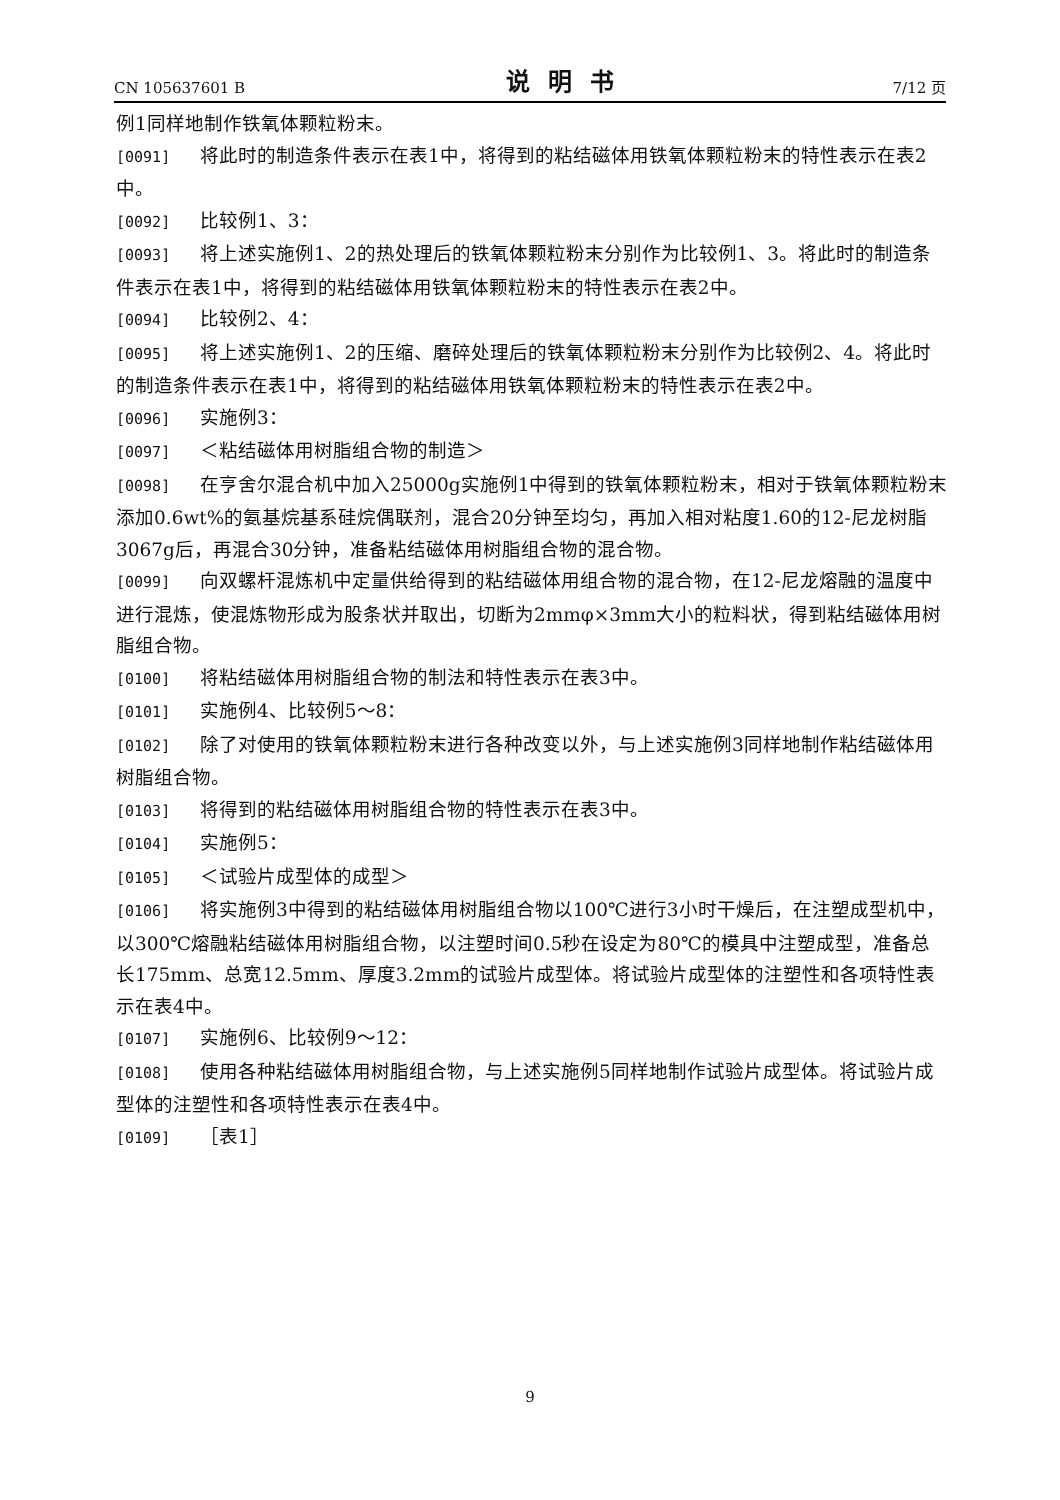CN 105637601 B 说明书 7/12 页
例1同样地制作铁氧体颗粒粉末。
[0091] 将此时的制造条件表示在表1中，将得到的粘结磁体用铁氧体颗粒粉末的特性表示在表2中。
[0092] 比较例1、3：
[0093] 将上述实施例1、2的热处理后的铁氧体颗粒粉末分别作为比较例1、3。将此时的制造条件表示在表1中，将得到的粘结磁体用铁氧体颗粒粉末的特性表示在表2中。
[0094] 比较例2、4：
[0095] 将上述实施例1、2的压缩、磨碎处理后的铁氧体颗粒粉末分别作为比较例2、4。将此时的制造条件表示在表1中，将得到的粘结磁体用铁氧体颗粒粉末的特性表示在表2中。
[0096] 实施例3：
[0097] ＜粘结磁体用树脂组合物的制造＞
[0098] 在亨舍尔混合机中加入25000g实施例1中得到的铁氧体颗粒粉末，相对于铁氧体颗粒粉末添加0.6wt%的氨基烷基系硅烷偶联剂，混合20分钟至均匀，再加入相对粘度1.60的12-尼龙树脂3067g后，再混合30分钟，准备粘结磁体用树脂组合物的混合物。
[0099] 向双螺杆混炼机中定量供给得到的粘结磁体用组合物的混合物，在12-尼龙熔融的温度中进行混炼，使混炼物形成为股条状并取出，切断为2mmφ×3mm大小的粒料状，得到粘结磁体用树脂组合物。
[0100] 将粘结磁体用树脂组合物的制法和特性表示在表3中。
[0101] 实施例4、比较例5～8：
[0102] 除了对使用的铁氧体颗粒粉末进行各种改变以外，与上述实施例3同样地制作粘结磁体用树脂组合物。
[0103] 将得到的粘结磁体用树脂组合物的特性表示在表3中。
[0104] 实施例5：
[0105] ＜试验片成型体的成型＞
[0106] 将实施例3中得到的粘结磁体用树脂组合物以100℃进行3小时干燥后，在注塑成型机中，以300℃熔融粘结磁体用树脂组合物，以注塑时间0.5秒在设定为80℃的模具中注塑成型，准备总长175mm、总宽12.5mm、厚度3.2mm的试验片成型体。将试验片成型体的注塑性和各项特性表示在表4中。
[0107] 实施例6、比较例9～12：
[0108] 使用各种粘结磁体用树脂组合物，与上述实施例5同样地制作试验片成型体。将试验片成型体的注塑性和各项特性表示在表4中。
[0109] ［表1］
9